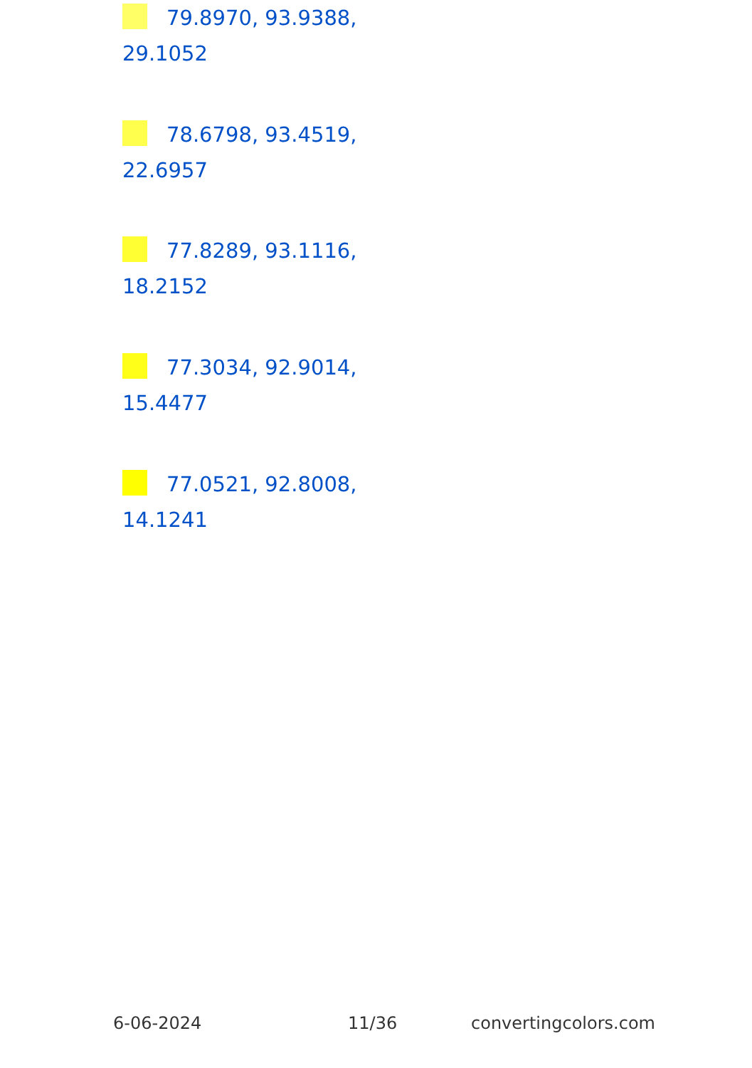79.8970, 93.9388, 29.1052
78.6798, 93.4519, 22.6957
77.8289, 93.1116, 18.2152
77.3034, 92.9014, 15.4477
77.0521, 92.8008, 14.1241
6-06-2024 11/36 convertingcolors.com